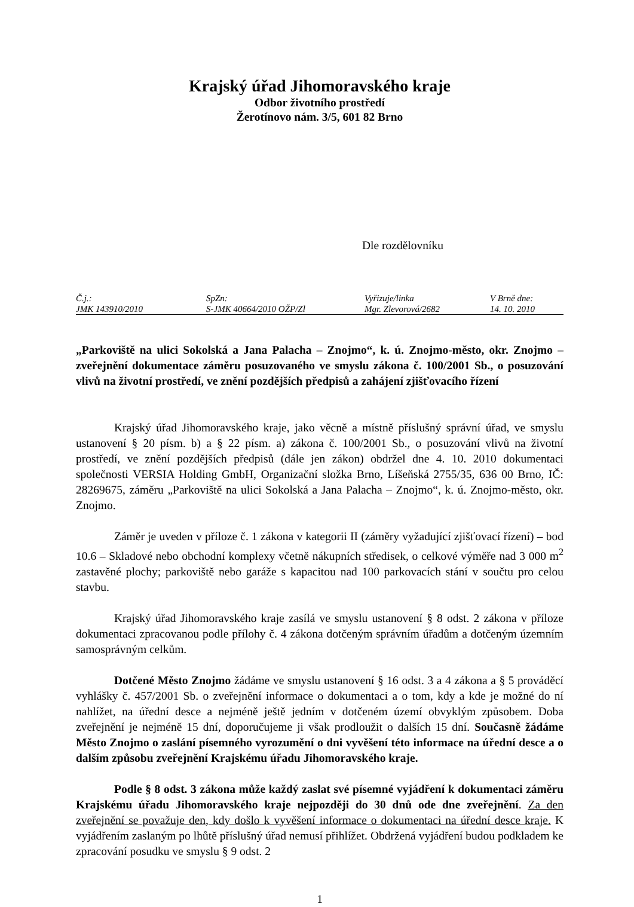Krajský úřad Jihomoravského kraje
Odbor životního prostředí
Žerotínovo nám. 3/5, 601 82 Brno
Dle rozdělovníku
| Č.j.: | SpZn: | Vyřizuje/linka | V Brně dne: |
| JMK 143910/2010 | S-JMK 40664/2010 OŽP/Zl | Mgr. Zlevorová/2682 | 14. 10. 2010 |
„Parkoviště na ulici Sokolská a Jana Palacha – Znojmo“, k. ú. Znojmo-město, okr. Znojmo – zveřejnění dokumentace záměru posuzovaného ve smyslu zákona č. 100/2001 Sb., o posuzování vlivů na životní prostředí, ve znění pozdějších předpisů a zahájení zjišťovacího řízení
Krajský úřad Jihomoravského kraje, jako věcně a místně příslušný správní úřad, ve smyslu ustanovení § 20 písm. b) a § 22 písm. a) zákona č. 100/2001 Sb., o posuzování vlivů na životní prostředí, ve znění pozdějších předpisů (dále jen zákon) obdržel dne 4. 10. 2010 dokumentaci společnosti VERSIA Holding GmbH, Organizační složka Brno, Líšeňská 2755/35, 636 00 Brno, IČ: 28269675, záměru „Parkoviště na ulici Sokolská a Jana Palacha – Znojmo“, k. ú. Znojmo-město, okr. Znojmo.
Záměr je uveden v příloze č. 1 zákona v kategorii II (záměry vyžadující zjišťovací řízení) – bod 10.6 – Skladové nebo obchodní komplexy včetně nákupních středisek, o celkové výměře nad 3 000 m<sup>2</sup> zastavěné plochy; parkoviště nebo garáže s kapacitou nad 100 parkovacích stání v součtu pro celou stavbu.
Krajský úřad Jihomoravského kraje zasílá ve smyslu ustanovení § 8 odst. 2 zákona v příloze dokumentaci zpracovanou podle přílohy č. 4 zákona dotčeným správním úřadům a dotčeným územním samosprávným celkům.
Dotčené Město Znojmo žádáme ve smyslu ustanovení § 16 odst. 3 a 4 zákona a § 5 prováděcí vyhlášky č. 457/2001 Sb. o zveřejnění informace o dokumentaci a o tom, kdy a kde je možné do ní nahlížet, na úřední desce a nejméně ještě jedním v dotčeném území obvyklým způsobem. Doba zveřejnění je nejméně 15 dní, doporučujeme ji však prodloužit o dalších 15 dní. Současně žádáme Město Znojmo o zaslání písemného vyrozumění o dni vyvěšení této informace na úřední desce a o dalším způsobu zveřejnění Krajskému úřadu Jihomoravského kraje.
Podle § 8 odst. 3 zákona může každý zaslat své písemné vyjádření k dokumentaci záměru Krajskému úřadu Jihomoravského kraje nejpozději do 30 dnů ode dne zveřejnění. Za den zveřejnění se považuje den, kdy došlo k vyvěšení informace o dokumentaci na úřední desce kraje. K vyjádřením zaslaným po lhůtě příslušný úřad nemusí přihlížet. Obdržená vyjádření budou podkladem ke zpracování posudku ve smyslu § 9 odst. 2
1